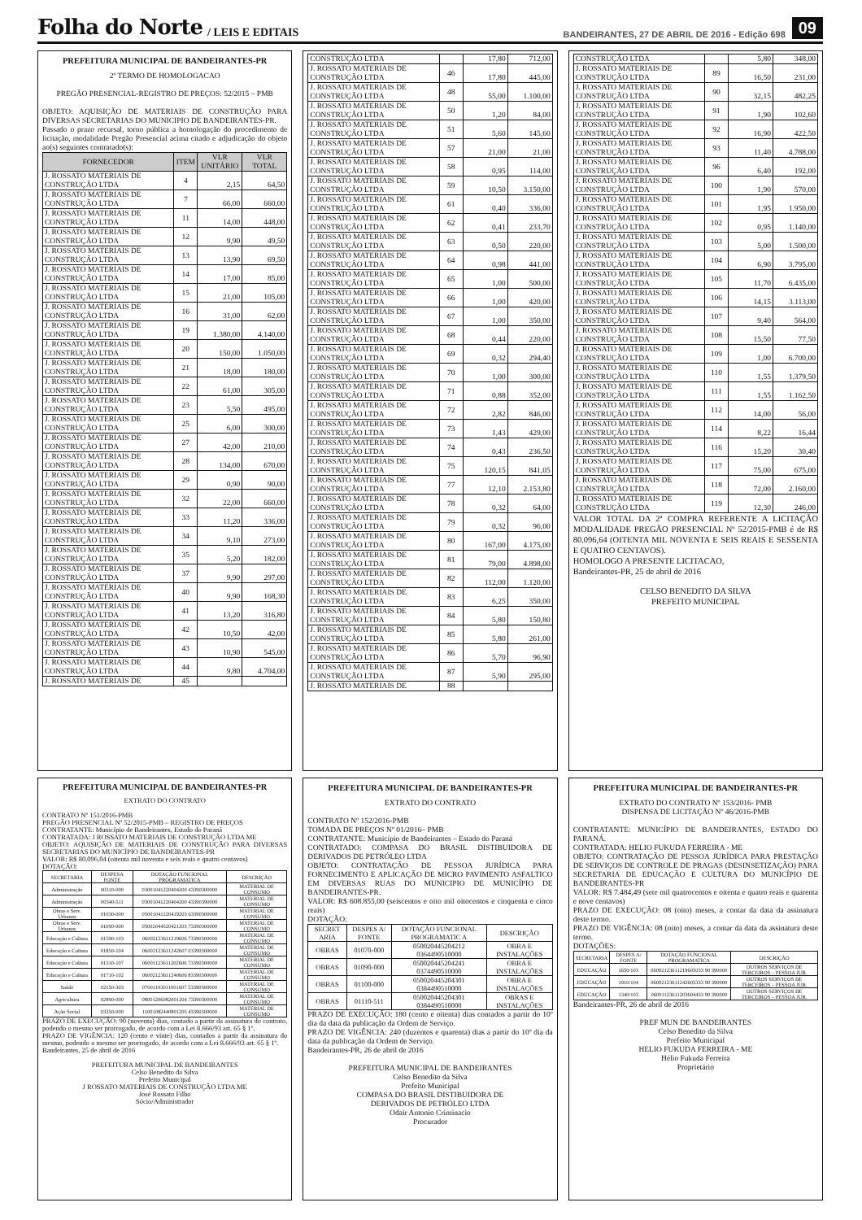Folha do Norte / LEIS E EDITAIS BANDEIRANTES, 27 DE ABRIL DE 2016 - Edição 698 09
PREFEITURA MUNICIPAL DE BANDEIRANTES-PR
2º TERMO DE HOMOLOGACAO
PREGÃO PRESENCIAL-REGISTRO DE PREÇOS: 52/2015 – PMB
OBJETO: AQUISIÇÃO DE MATERIAIS DE CONSTRUÇÃO PARA DIVERSAS SECRETARIAS DO MUNICIPIO DE BANDEIRANTES-PR.
Passado o prazo recursal, torno pública a homologação do procedimento de licitação, modalidade Pregão Presencial acima citado e adjudicação do objeto ao(s) seguintes contratado(s):
| FORNECEDOR | ITEM | VLR UNITÁRIO | VLR TOTAL |
| --- | --- | --- | --- |
| J. ROSSATO MATERIAIS DE CONSTRUÇÃO LTDA | 4 | 2,15 | 64,50 |
| J. ROSSATO MATERIAIS DE CONSTRUÇÃO LTDA | 7 | 66,00 | 660,00 |
| J. ROSSATO MATERIAIS DE CONSTRUÇÃO LTDA | 11 | 14,00 | 448,00 |
| J. ROSSATO MATERIAIS DE CONSTRUÇÃO LTDA | 12 | 9,90 | 49,50 |
| J. ROSSATO MATERIAIS DE CONSTRUÇÃO LTDA | 13 | 13,90 | 69,50 |
| J. ROSSATO MATERIAIS DE CONSTRUÇÃO LTDA | 14 | 17,00 | 85,00 |
| J. ROSSATO MATERIAIS DE CONSTRUÇÃO LTDA | 15 | 21,00 | 105,00 |
| J. ROSSATO MATERIAIS DE CONSTRUÇÃO LTDA | 16 | 31,00 | 62,00 |
| J. ROSSATO MATERIAIS DE CONSTRUÇÃO LTDA | 19 | 1.380,00 | 4.140,00 |
| J. ROSSATO MATERIAIS DE CONSTRUÇÃO LTDA | 20 | 150,00 | 1.050,00 |
| J. ROSSATO MATERIAIS DE CONSTRUÇÃO LTDA | 21 | 18,00 | 180,00 |
| J. ROSSATO MATERIAIS DE CONSTRUÇÃO LTDA | 22 | 61,00 | 305,00 |
| J. ROSSATO MATERIAIS DE CONSTRUÇÃO LTDA | 23 | 5,50 | 495,00 |
| J. ROSSATO MATERIAIS DE CONSTRUÇÃO LTDA | 25 | 6,00 | 300,00 |
| J. ROSSATO MATERIAIS DE CONSTRUÇÃO LTDA | 27 | 42,00 | 210,00 |
| J. ROSSATO MATERIAIS DE CONSTRUÇÃO LTDA | 28 | 134,00 | 670,00 |
| J. ROSSATO MATERIAIS DE CONSTRUÇÃO LTDA | 29 | 0,90 | 90,00 |
| J. ROSSATO MATERIAIS DE CONSTRUÇÃO LTDA | 32 | 22,00 | 660,00 |
| J. ROSSATO MATERIAIS DE CONSTRUÇÃO LTDA | 33 | 11,20 | 336,00 |
| J. ROSSATO MATERIAIS DE CONSTRUÇÃO LTDA | 34 | 9,10 | 273,00 |
| J. ROSSATO MATERIAIS DE CONSTRUÇÃO LTDA | 35 | 5,20 | 182,00 |
| J. ROSSATO MATERIAIS DE CONSTRUÇÃO LTDA | 37 | 9,90 | 297,00 |
| J. ROSSATO MATERIAIS DE CONSTRUÇÃO LTDA | 40 | 9,90 | 168,30 |
| J. ROSSATO MATERIAIS DE CONSTRUÇÃO LTDA | 41 | 13,20 | 316,80 |
| J. ROSSATO MATERIAIS DE CONSTRUÇÃO LTDA | 42 | 10,50 | 42,00 |
| J. ROSSATO MATERIAIS DE CONSTRUÇÃO LTDA | 43 | 10,90 | 545,00 |
| J. ROSSATO MATERIAIS DE CONSTRUÇÃO LTDA | 44 | 9,80 | 4.704,00 |
| J. ROSSATO MATERIAIS DE | 45 | | |
| CONSTRUÇÃO LTDA | | 17,80 | 712,00 |
| J. ROSSATO MATERIAIS DE CONSTRUÇÃO LTDA | 46 | 17,80 | 445,00 |
| J. ROSSATO MATERIAIS DE CONSTRUÇÃO LTDA | 48 | 55,00 | 1.100,00 |
| J. ROSSATO MATERIAIS DE CONSTRUÇÃO LTDA | 50 | 1,20 | 84,00 |
| J. ROSSATO MATERIAIS DE CONSTRUÇÃO LTDA | 51 | 5,60 | 145,60 |
| J. ROSSATO MATERIAIS DE CONSTRUÇÃO LTDA | 57 | 21,00 | 21,00 |
| J. ROSSATO MATERIAIS DE CONSTRUÇÃO LTDA | 58 | 0,95 | 114,00 |
| J. ROSSATO MATERIAIS DE CONSTRUÇÃO LTDA | 59 | 10,50 | 3.150,00 |
| J. ROSSATO MATERIAIS DE CONSTRUÇÃO LTDA | 61 | 0,40 | 336,00 |
| J. ROSSATO MATERIAIS DE CONSTRUÇÃO LTDA | 62 | 0,41 | 233,70 |
| J. ROSSATO MATERIAIS DE CONSTRUÇÃO LTDA | 63 | 0,50 | 220,00 |
| J. ROSSATO MATERIAIS DE CONSTRUÇÃO LTDA | 64 | 0,98 | 441,00 |
| J. ROSSATO MATERIAIS DE CONSTRUÇÃO LTDA | 65 | 1,00 | 500,00 |
| J. ROSSATO MATERIAIS DE CONSTRUÇÃO LTDA | 66 | 1,00 | 420,00 |
| J. ROSSATO MATERIAIS DE CONSTRUÇÃO LTDA | 67 | 1,00 | 350,00 |
| J. ROSSATO MATERIAIS DE CONSTRUÇÃO LTDA | 68 | 0,44 | 220,00 |
| J. ROSSATO MATERIAIS DE CONSTRUÇÃO LTDA | 69 | 0,32 | 294,40 |
| J. ROSSATO MATERIAIS DE CONSTRUÇÃO LTDA | 70 | 1,00 | 300,00 |
| J. ROSSATO MATERIAIS DE CONSTRUÇÃO LTDA | 71 | 0,88 | 352,00 |
| J. ROSSATO MATERIAIS DE CONSTRUÇÃO LTDA | 72 | 2,82 | 846,00 |
| J. ROSSATO MATERIAIS DE CONSTRUÇÃO LTDA | 73 | 1,43 | 429,00 |
| J. ROSSATO MATERIAIS DE CONSTRUÇÃO LTDA | 74 | 0,43 | 236,50 |
| J. ROSSATO MATERIAIS DE CONSTRUÇÃO LTDA | 75 | 120,15 | 841,05 |
| J. ROSSATO MATERIAIS DE CONSTRUÇÃO LTDA | 77 | 12,10 | 2.153,80 |
| J. ROSSATO MATERIAIS DE CONSTRUÇÃO LTDA | 78 | 0,32 | 64,00 |
| J. ROSSATO MATERIAIS DE CONSTRUÇÃO LTDA | 79 | 0,32 | 96,00 |
| J. ROSSATO MATERIAIS DE CONSTRUÇÃO LTDA | 80 | 167,00 | 4.175,00 |
| J. ROSSATO MATERIAIS DE CONSTRUÇÃO LTDA | 81 | 79,00 | 4.898,00 |
| J. ROSSATO MATERIAIS DE CONSTRUÇÃO LTDA | 82 | 112,00 | 1.120,00 |
| J. ROSSATO MATERIAIS DE CONSTRUÇÃO LTDA | 83 | 6,25 | 350,00 |
| J. ROSSATO MATERIAIS DE CONSTRUÇÃO LTDA | 84 | 5,80 | 150,80 |
| J. ROSSATO MATERIAIS DE CONSTRUÇÃO LTDA | 85 | 5,80 | 261,00 |
| J. ROSSATO MATERIAIS DE CONSTRUÇÃO LTDA | 86 | 5,70 | 96,90 |
| J. ROSSATO MATERIAIS DE CONSTRUÇÃO LTDA | 87 | 5,90 | 295,00 |
| J. ROSSATO MATERIAIS DE | 88 | | |
| CONSTRUÇÃO LTDA | | 5,80 | 348,00 |
| J. ROSSATO MATERIAIS DE CONSTRUÇÃO LTDA | 89 | 16,50 | 231,00 |
| J. ROSSATO MATERIAIS DE CONSTRUÇÃO LTDA | 90 | 32,15 | 482,25 |
| J. ROSSATO MATERIAIS DE CONSTRUÇÃO LTDA | 91 | 1,90 | 102,60 |
| J. ROSSATO MATERIAIS DE CONSTRUÇÃO LTDA | 92 | 16,90 | 422,50 |
| J. ROSSATO MATERIAIS DE CONSTRUÇÃO LTDA | 93 | 11,40 | 4.788,00 |
| J. ROSSATO MATERIAIS DE CONSTRUÇÃO LTDA | 96 | 6,40 | 192,00 |
| J. ROSSATO MATERIAIS DE CONSTRUÇÃO LTDA | 100 | 1,90 | 570,00 |
| J. ROSSATO MATERIAIS DE CONSTRUÇÃO LTDA | 101 | 1,95 | 1.950,00 |
| J. ROSSATO MATERIAIS DE CONSTRUÇÃO LTDA | 102 | 0,95 | 1.140,00 |
| J. ROSSATO MATERIAIS DE CONSTRUÇÃO LTDA | 103 | 5,00 | 1.500,00 |
| J. ROSSATO MATERIAIS DE CONSTRUÇÃO LTDA | 104 | 6,90 | 3.795,00 |
| J. ROSSATO MATERIAIS DE CONSTRUÇÃO LTDA | 105 | 11,70 | 6.435,00 |
| J. ROSSATO MATERIAIS DE CONSTRUÇÃO LTDA | 106 | 14,15 | 3.113,00 |
| J. ROSSATO MATERIAIS DE CONSTRUÇÃO LTDA | 107 | 9,40 | 564,00 |
| J. ROSSATO MATERIAIS DE CONSTRUÇÃO LTDA | 108 | 15,50 | 77,50 |
| J. ROSSATO MATERIAIS DE CONSTRUÇÃO LTDA | 109 | 1,00 | 6.700,00 |
| J. ROSSATO MATERIAIS DE CONSTRUÇÃO LTDA | 110 | 1,55 | 1.379,50 |
| J. ROSSATO MATERIAIS DE CONSTRUÇÃO LTDA | 111 | 1,55 | 1.162,50 |
| J. ROSSATO MATERIAIS DE CONSTRUÇÃO LTDA | 112 | 14,00 | 56,00 |
| J. ROSSATO MATERIAIS DE CONSTRUÇÃO LTDA | 114 | 8,22 | 16,44 |
| J. ROSSATO MATERIAIS DE CONSTRUÇÃO LTDA | 116 | 15,20 | 30,40 |
| J. ROSSATO MATERIAIS DE CONSTRUÇÃO LTDA | 117 | 75,00 | 675,00 |
| J. ROSSATO MATERIAIS DE CONSTRUÇÃO LTDA | 118 | 72,00 | 2.160,00 |
| J. ROSSATO MATERIAIS DE CONSTRUÇÃO LTDA | 119 | 12,30 | 246,00 |
VALOR TOTAL DA 2ª COMPRA REFERENTE A LICITAÇÃO MODALIDADE PREGÃO PRESENCIAL Nº 52/2015-PMB é de R$ 80.096,64 (OITENTA MIL NOVENTA E SEIS REAIS E SESSENTA E QUATRO CENTAVOS).
HOMOLOGO A PRESENTE LICITACAO,
Bandeirantes-PR, 25 de abril de 2016
CELSO BENEDITO DA SILVA
PREFEITO MUNICIPAL
PREFEITURA MUNICIPAL DE BANDEIRANTES-PR
EXTRATO DO CONTRATO
CONTRATO Nº 151/2016-PMB
PREGÃO PRESENCIAL Nº 52/2015-PMB – REGISTRO DE PREÇOS
CONTRATANTE: Município de Bandeirantes, Estado do Paraná
CONTRATADA: J ROSSATO MATERIAIS DE CONSTRUÇÃO LTDA ME
OBJETO: AQUISIÇÃO DE MATERIAIS DE CONSTRUÇÃO PARA DIVERSAS SECRETARIAS DO MUNICÍPIO DE BANDEIRANTES-PR
VALOR: R$ 80.096,04 (oitenta mil noventa e seis reais e quatro centavos)
DOTAÇÃO:
| SECRETARIA | DESPESA FONTE | DOTAÇÃO FUNCIONAL PROGRAMATICA | DESCRIÇÃO |
| --- | --- | --- | --- |
| Administração | 00310-000 | 03001041220404200 43390300000 | MATERIAL DE CONSUMO |
| Administração | 00340-511 | 03001041220404200 43390390000 | MATERIAL DE CONSUMO |
| Obras e Serv. Urbanos | 01030-000 | 05001041220419203 63390300000 | MATERIAL DE CONSUMO |
| Obras e Serv. Urbanos | 01090-000 | 05002044520421203 73390300000 | MATERIAL DE CONSUMO |
| Educação e Cultura | 01590-103 | 06002123611219606 73390300000 | MATERIAL DE CONSUMO |
| Educação e Cultura | 01850-104 | 06002123611242607 03390300000 | MATERIAL DE CONSUMO |
| Educação e Cultura | 01310-107 | 06001123611202606 73390300000 | MATERIAL DE CONSUMO |
| Educação e Cultura | 01710-102 | 06002123611240606 83390300000 | MATERIAL DE CONSUMO |
| Saúde | 02150-303 | 07001103011001607 53390300000 | MATERIAL DE CONSUMO |
| Agricultura | 02890-000 | 08001206082001204 73390300000 | MATERIAL DE CONSUMO |
| Ação Social | 03350-000 | 11001082440801205 43390300000 | MATERIAL DE CONSUMO |
PRAZO DE EXECUÇÃO: 90 (noventa) dias, contado a partir da assinatura do contrato, podendo o mesmo ser prorrogado, de acordo com a Lei 8.666/93 art. 65 § 1º.
PRAZO DE VIGÊNCIA: 120 (cento e vinte) dias, contados a partir da assinatura do mesmo, podendo o mesmo ser prorrogado, de acordo com a Lei 8.666/93 art. 65 § 1º.
Bandeirantes, 25 de abril de 2016
PREFEITURA MUNICIPAL DE BANDEIRANTES
Celso Benedito da Silva
Prefeito Municipal
J ROSSATO MATERIAIS DE CONSTRUÇÃO LTDA ME
José Rossato Filho
Sócio/Administrador
PREFEITURA MUNICIPAL DE BANDEIRANTES-PR
EXTRATO DO CONTRATO
CONTRATO Nº 152/2016-PMB
TOMADA DE PREÇOS Nº 01/2016– PMB
CONTRATANTE: Município de Bandeirantes – Estado do Paraná
CONTRATADO: COMPASA DO BRASIL DISTIBUIDORA DE DERIVADOS DE PETRÓLEO LTDA
OBJETO: CONTRATAÇÃO DE PESSOA JURÍDICA PARA FORNECIMENTO E APLICAÇÃO DE MICRO PAVIMENTO ASFALTICO EM DIVERSAS RUAS DO MUNICIPIO DE MUNICÍPIO DE BANDEIRANTES-PR.
VALOR: R$ 608.855,00 (seiscentos e oito mil oitocentos e cinquenta e cinco reais)
DOTAÇÃO:
| SECRET ARIA | DESPES A/ FONTE | DOTAÇÃO FUNCIONAL PROGRAMATIC A | DESCRIÇÃO |
| --- | --- | --- | --- |
| OBRAS | 01070-000 | 050020445204212 0364490510000 | OBRA E INSTALAÇÕES |
| OBRAS | 01090-000 | 050020445204241 0374490510000 | OBRA E INSTALAÇÕES |
| OBRAS | 01100-000 | 050020445204301 0384490510000 | OBRA E INSTALAÇÕES |
| OBRAS | 01110-511 | 050020445204301 0384490510000 | OBRAS E INSTALAÇÕES |
PRAZO DE EXECUÇÃO: 180 (cento e oitenta) dias contados a partir do 10º dia da data da publicação da Ordem de Serviço.
PRAZO DE VIGÊNCIA: 240 (duzentos e quarenta) dias a partir do 10º dia da data da publicação da Ordem de Serviço.
Bandeirantes-PR, 26 de abril de 2016
PREFEITURA MUNICIPAL DE BANDEIRANTES
Celso Benedito da Silva
Prefeito Municipal
COMPASA DO BRASIL DISTIBUIDORA DE
DERIVADOS DE PETRÓLEO LTDA
Odair Antonio Criminacio
Procurador
PREFEITURA MUNICIPAL DE BANDEIRANTES-PR
EXTRATO DO CONTRATO Nº 153/2016- PMB
DISPENSA DE LICITAÇÃO Nº 46/2016-PMB
CONTRATANTE: MUNICÍPIO DE BANDEIRANTES, ESTADO DO PARANÁ.
CONTRATADA: HELIO FUKUDA FERREIRA - ME
OBJETO: CONTRATAÇÃO DE PESSOA JURÍDICA PARA PRESTAÇÃO DE SERVIÇOS DE CONTROLE DE PRAGAS (DESINSETIZAÇÃO) PARA SECRETARIA DE EDUCAÇÃO E CULTURA DO MUNICÍPIO DE BANDEIRANTES-PR
VALOR: R$ 7.484,49 (sete mil quatrocentos e oitenta e quatro reais e quarenta e nove centavos)
PRAZO DE EXECUÇÃO: 08 (oito) meses, a contar da data da assinatura deste termo.
PRAZO DE VIGÊNCIA: 08 (oito) meses, a contar da data da assinatura deste termo.
DOTAÇÕES:
| SECRETARIA | DESPES A/ FONTE | DOTAÇÃO FUNCIONAL PROGRAMATICA | DESCRIÇÃO |
| --- | --- | --- | --- |
| EDUCAÇÃO | 1650/103 | 06002123611219605033 90 390000 | OUTROS SERVIÇOS DE TERCEIROS – PESSOA JUR. |
| EDUCAÇÃO | 1910/104 | 06002123611242605333 90 390000 | OUTROS SERVIÇOS DE TERCEIROS – PESSOA JUR. |
| EDUCAÇÃO | 1340/103 | 06001123611203604433 90 390000 | OUTROS SERVIÇOS DE TERCEIROS – PESSOA JUR. |
Bandeirantes-PR, 26 de abril de 2016
PREF MUN DE BANDEIRANTES
Celso Benedito da Silva
Prefeito Municipal
HELIO FUKUDA FERREIRA - ME
Hélio Fukuda Ferreira
Proprietário